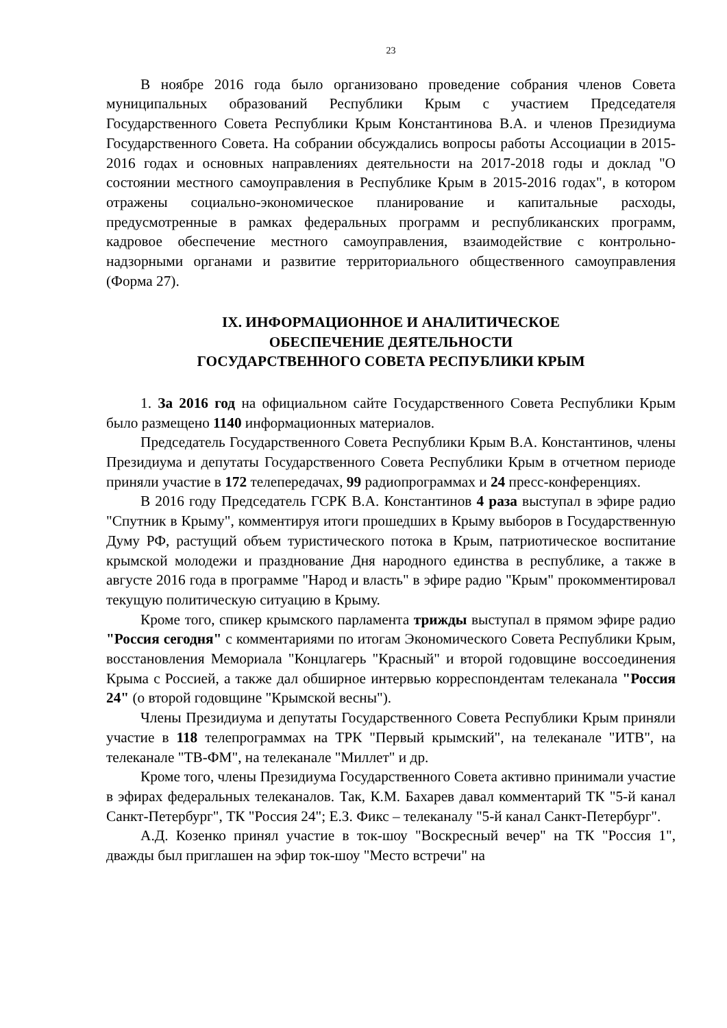23
В ноябре 2016 года было организовано проведение собрания членов Совета муниципальных образований Республики Крым с участием Председателя Государственного Совета Республики Крым Константинова В.А. и членов Президиума Государственного Совета. На собрании обсуждались вопросы работы Ассоциации в 2015-2016 годах и основных направлениях деятельности на 2017-2018 годы и доклад "О состоянии местного самоуправления в Республике Крым в 2015-2016 годах", в котором отражены социально-экономическое планирование и капитальные расходы, предусмотренные в рамках федеральных программ и республиканских программ, кадровое обеспечение местного самоуправления, взаимодействие с контрольно-надзорными органами и развитие территориального общественного самоуправления (Форма 27).
IX. ИНФОРМАЦИОННОЕ И АНАЛИТИЧЕСКОЕ
ОБЕСПЕЧЕНИЕ ДЕЯТЕЛЬНОСТИ
ГОСУДАРСТВЕННОГО СОВЕТА РЕСПУБЛИКИ КРЫМ
1. За 2016 год на официальном сайте Государственного Совета Республики Крым было размещено 1140 информационных материалов.
Председатель Государственного Совета Республики Крым В.А. Константинов, члены Президиума и депутаты Государственного Совета Республики Крым в отчетном периоде приняли участие в 172 телепередачах, 99 радиопрограммах и 24 пресс-конференциях.
В 2016 году Председатель ГСРК В.А. Константинов 4 раза выступал в эфире радио "Спутник в Крыму", комментируя итоги прошедших в Крыму выборов в Государственную Думу РФ, растущий объем туристического потока в Крым, патриотическое воспитание крымской молодежи и празднование Дня народного единства в республике, а также в августе 2016 года в программе "Народ и власть" в эфире радио "Крым" прокомментировал текущую политическую ситуацию в Крыму.
Кроме того, спикер крымского парламента трижды выступал в прямом эфире радио "Россия сегодня" с комментариями по итогам Экономического Совета Республики Крым, восстановления Мемориала "Концлагерь "Красный" и второй годовщине воссоединения Крыма с Россией, а также дал обширное интервью корреспондентам телеканала "Россия 24" (о второй годовщине "Крымской весны").
Члены Президиума и депутаты Государственного Совета Республики Крым приняли участие в 118 телепрограммах на ТРК "Первый крымский", на телеканале "ИТВ", на телеканале "ТВ-ФМ", на телеканале "Миллет" и др.
Кроме того, члены Президиума Государственного Совета активно принимали участие в эфирах федеральных телеканалов. Так, К.М. Бахарев давал комментарий ТК "5-й канал Санкт-Петербург", ТК "Россия 24"; Е.З. Фикс – телеканалу "5-й канал Санкт-Петербург".
А.Д. Козенко принял участие в ток-шоу "Воскресный вечер" на ТК "Россия 1", дважды был приглашен на эфир ток-шоу "Место встречи" на